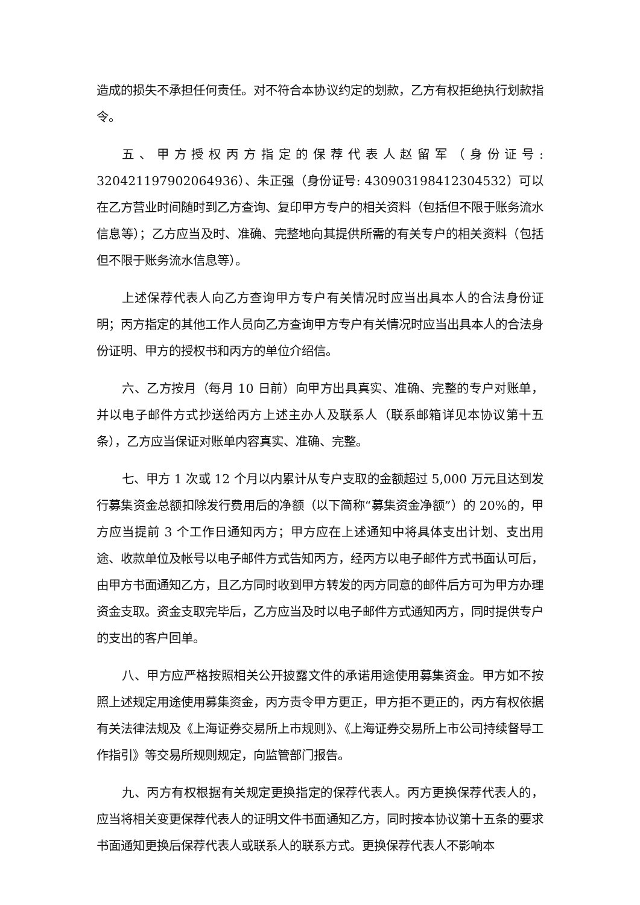造成的损失不承担任何责任。对不符合本协议约定的划款，乙方有权拒绝执行划款指令。
五、甲方授权丙方指定的保荐代表人赵留军（身份证号: 320421197902064936）、朱正强（身份证号: 430903198412304532）可以在乙方营业时间随时到乙方查询、复印甲方专户的相关资料（包括但不限于账务流水信息等）；乙方应当及时、准确、完整地向其提供所需的有关专户的相关资料（包括但不限于账务流水信息等）。
上述保荐代表人向乙方查询甲方专户有关情况时应当出具本人的合法身份证明；丙方指定的其他工作人员向乙方查询甲方专户有关情况时应当出具本人的合法身份证明、甲方的授权书和丙方的单位介绍信。
六、乙方按月（每月 10 日前）向甲方出具真实、准确、完整的专户对账单，并以电子邮件方式抄送给丙方上述主办人及联系人（联系邮箱详见本协议第十五条），乙方应当保证对账单内容真实、准确、完整。
七、甲方 1 次或 12 个月以内累计从专户支取的金额超过 5,000 万元且达到发行募集资金总额扣除发行费用后的净额（以下简称“募集资金净额”）的 20%的，甲方应当提前 3 个工作日通知丙方；甲方应在上述通知中将具体支出计划、支出用途、收款单位及帐号以电子邮件方式告知丙方，经丙方以电子邮件方式书面认可后，由甲方书面通知乙方，且乙方同时收到甲方转发的丙方同意的邮件后方可为甲方办理资金支取。资金支取完毕后，乙方应当及时以电子邮件方式通知丙方，同时提供专户的支出的客户回单。
八、甲方应严格按照相关公开披露文件的承诺用途使用募集资金。甲方如不按照上述规定用途使用募集资金，丙方责令甲方更正，甲方拒不更正的，丙方有权依据有关法律法规及《上海证券交易所上市规则》、《上海证券交易所上市公司持续督导工作指引》等交易所规则规定，向监管部门报告。
九、丙方有权根据有关规定更换指定的保荐代表人。丙方更换保荐代表人的，应当将相关变更保荐代表人的证明文件书面通知乙方，同时按本协议第十五条的要求书面通知更换后保荐代表人或联系人的联系方式。更换保荐代表人不影响本